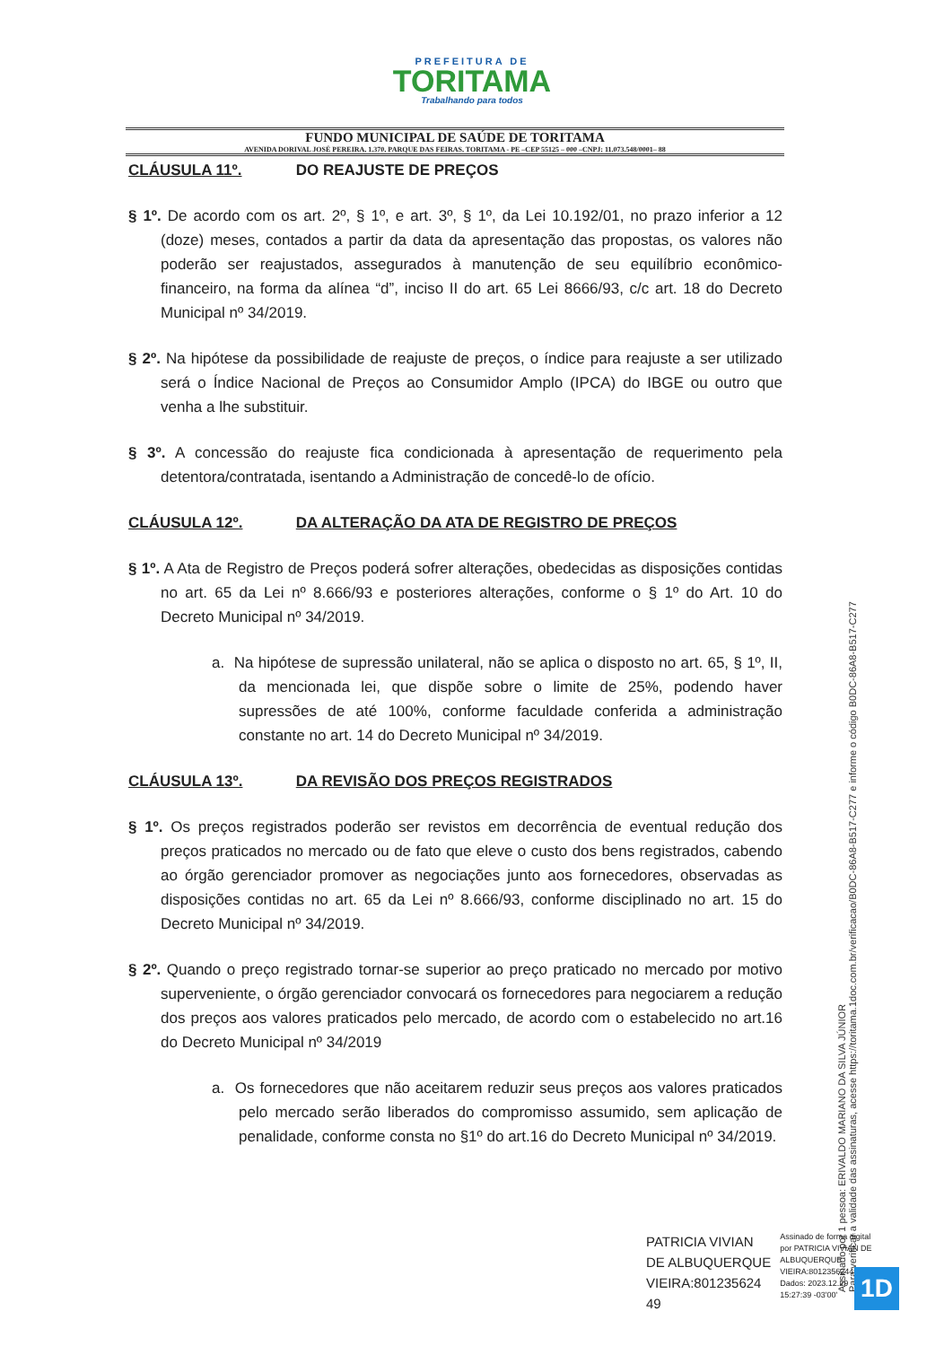PREFEITURA DE
TORITAMA
Trabalhando para todos
FUNDO MUNICIPAL DE SAÚDE DE TORITAMA
AVENIDA DORIVAL JOSÉ PEREIRA, 1.370, PARQUE DAS FEIRAS, TORITAMA - PE –CEP 55125 – 000 –CNPJ: 11.073.548/0001– 88
CLÁUSULA 11º. DO REAJUSTE DE PREÇOS
§ 1º. De acordo com os art. 2º, § 1º, e art. 3º, § 1º, da Lei 10.192/01, no prazo inferior a 12 (doze) meses, contados a partir da data da apresentação das propostas, os valores não poderão ser reajustados, assegurados à manutenção de seu equilíbrio econômico-financeiro, na forma da alínea “d”, inciso II do art. 65 Lei 8666/93, c/c art. 18 do Decreto Municipal nº 34/2019.
§ 2º. Na hipótese da possibilidade de reajuste de preços, o índice para reajuste a ser utilizado será o Índice Nacional de Preços ao Consumidor Amplo (IPCA) do IBGE ou outro que venha a lhe substituir.
§ 3º. A concessão do reajuste fica condicionada à apresentação de requerimento pela detentora/contratada, isentando a Administração de concedê-lo de ofício.
CLÁUSULA 12º. DA ALTERAÇÃO DA ATA DE REGISTRO DE PREÇOS
§ 1º. A Ata de Registro de Preços poderá sofrer alterações, obedecidas as disposições contidas no art. 65 da Lei nº 8.666/93 e posteriores alterações, conforme o § 1º do Art. 10 do Decreto Municipal nº 34/2019.
a. Na hipótese de supressão unilateral, não se aplica o disposto no art. 65, § 1º, II, da mencionada lei, que dispõe sobre o limite de 25%, podendo haver supressões de até 100%, conforme faculdade conferida a administração constante no art. 14 do Decreto Municipal nº 34/2019.
CLÁUSULA 13º. DA REVISÃO DOS PREÇOS REGISTRADOS
§ 1º. Os preços registrados poderão ser revistos em decorrência de eventual redução dos preços praticados no mercado ou de fato que eleve o custo dos bens registrados, cabendo ao órgão gerenciador promover as negociações junto aos fornecedores, observadas as disposições contidas no art. 65 da Lei nº 8.666/93, conforme disciplinado no art. 15 do Decreto Municipal nº 34/2019.
§ 2º. Quando o preço registrado tornar-se superior ao preço praticado no mercado por motivo superveniente, o órgão gerenciador convocará os fornecedores para negociarem a redução dos preços aos valores praticados pelo mercado, de acordo com o estabelecido no art.16 do Decreto Municipal nº 34/2019
a. Os fornecedores que não aceitarem reduzir seus preços aos valores praticados pelo mercado serão liberados do compromisso assumido, sem aplicação de penalidade, conforme consta no §1º do art.16 do Decreto Municipal nº 34/2019.
Assinado por 1 pessoa: ERIVALDO MARIANO DA SILVA JÚNIOR
Para verificar a validade das assinaturas, acesse https://toritama.1doc.com.br/verificacao/B0DC-86A8-B517-C277 e informe o código B0DC-86A8-B517-C277
PATRICIA VIVIAN
DE ALBUQUERQUE
VIEIRA:801235624
49
Assinado de forma digital
por PATRICIA VIVIAN DE
ALBUQUERQUE
VIEIRA:80123562449
Dados: 2023.12.29
15:27:39 -03'00'
1D